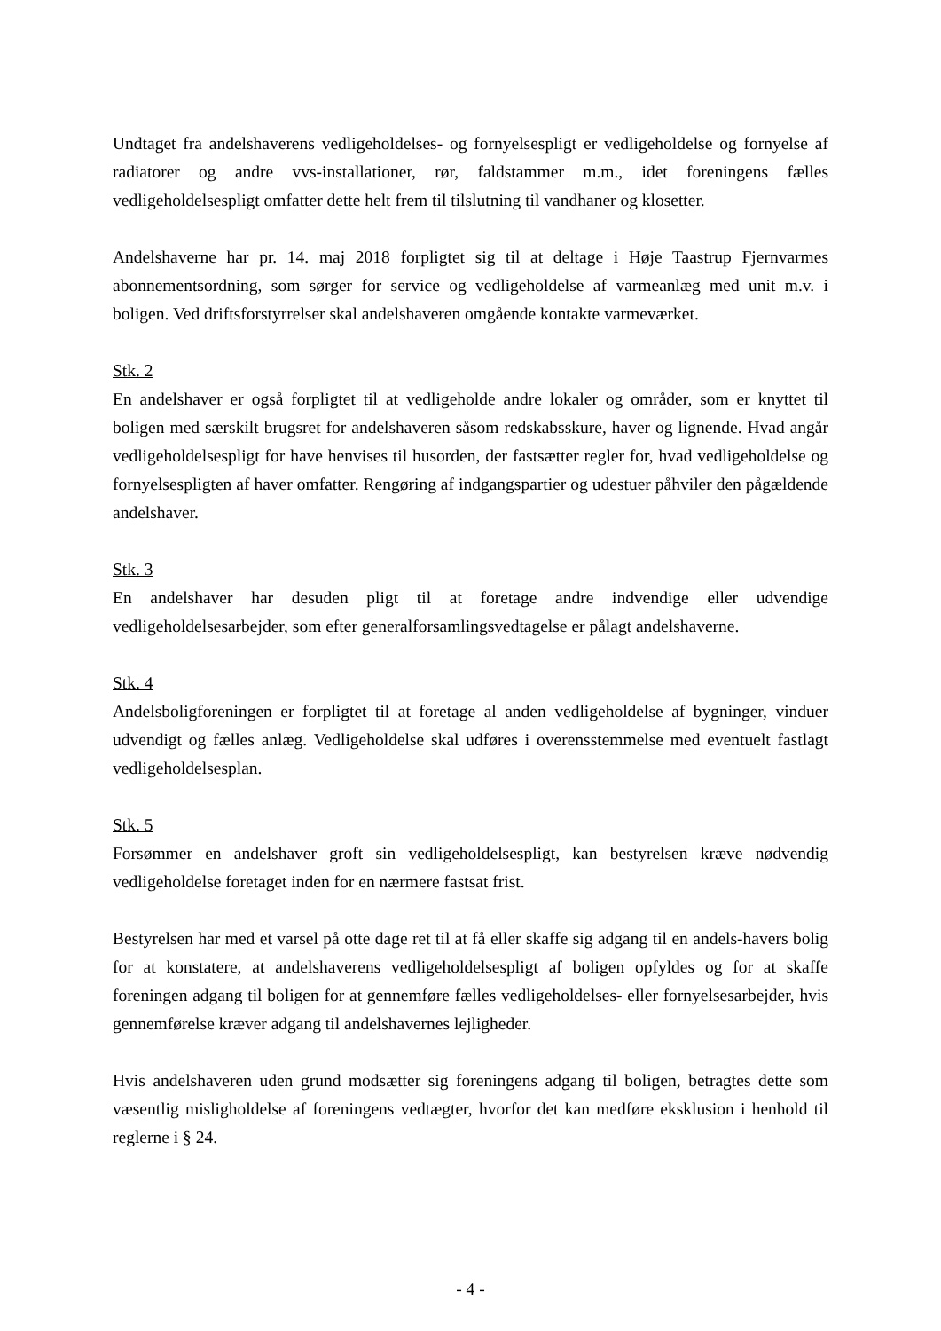Undtaget fra andelshaverens vedligeholdelses- og fornyelsespligt er vedligeholdelse og fornyelse af radiatorer og andre vvs-installationer, rør, faldstammer m.m., idet foreningens fælles vedligeholdelsespligt omfatter dette helt frem til tilslutning til vandhaner og klosetter.
Andelshaverne har pr. 14. maj 2018 forpligtet sig til at deltage i Høje Taastrup Fjernvarmes abonnementsordning, som sørger for service og vedligeholdelse af varmeanlæg med unit m.v. i boligen. Ved driftsforstyrrelser skal andelshaveren omgående kontakte varmeværket.
Stk. 2
En andelshaver er også forpligtet til at vedligeholde andre lokaler og områder, som er knyttet til boligen med særskilt brugsret for andelshaveren såsom redskabsskure, haver og lignende. Hvad angår vedligeholdelsespligt for have henvises til husorden, der fastsætter regler for, hvad vedligeholdelse og fornyelsespligten af haver omfatter. Rengøring af indgangspartier og udestuer påhviler den pågældende andelshaver.
Stk. 3
En andelshaver har desuden pligt til at foretage andre indvendige eller udvendige vedligeholdelsesarbejder, som efter generalforsamlingsvedtagelse er pålagt andelshaverne.
Stk. 4
Andelsboligforeningen er forpligtet til at foretage al anden vedligeholdelse af bygninger, vinduer udvendigt og fælles anlæg. Vedligeholdelse skal udføres i overensstemmelse med eventuelt fastlagt vedligeholdelsesplan.
Stk. 5
Forsømmer en andelshaver groft sin vedligeholdelsespligt, kan bestyrelsen kræve nødvendig vedligeholdelse foretaget inden for en nærmere fastsat frist.
Bestyrelsen har med et varsel på otte dage ret til at få eller skaffe sig adgang til en andels-havers bolig for at konstatere, at andelshaverens vedligeholdelsespligt af boligen opfyldes og for at skaffe foreningen adgang til boligen for at gennemføre fælles vedligeholdelses- eller fornyelsesarbejder, hvis gennemførelse kræver adgang til andelshavernes lejligheder.
Hvis andelshaveren uden grund modsætter sig foreningens adgang til boligen, betragtes dette som væsentlig misligholdelse af foreningens vedtægter, hvorfor det kan medføre eksklusion i henhold til reglerne i § 24.
- 4 -